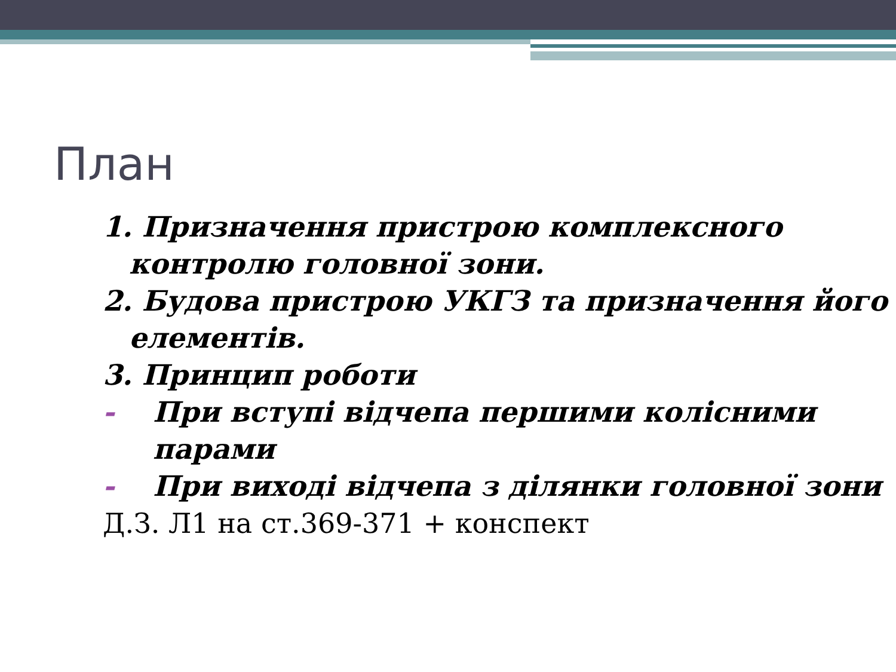План
1. Призначення пристрою комплексного контролю головної зони.
2. Будова пристрою УКГЗ та призначення його елементів.
3. Принцип роботи
- При вступі відчепа першими колісними парами
- При виході відчепа з ділянки головної зони
Д.З. Л1 на ст.369-371 + конспект